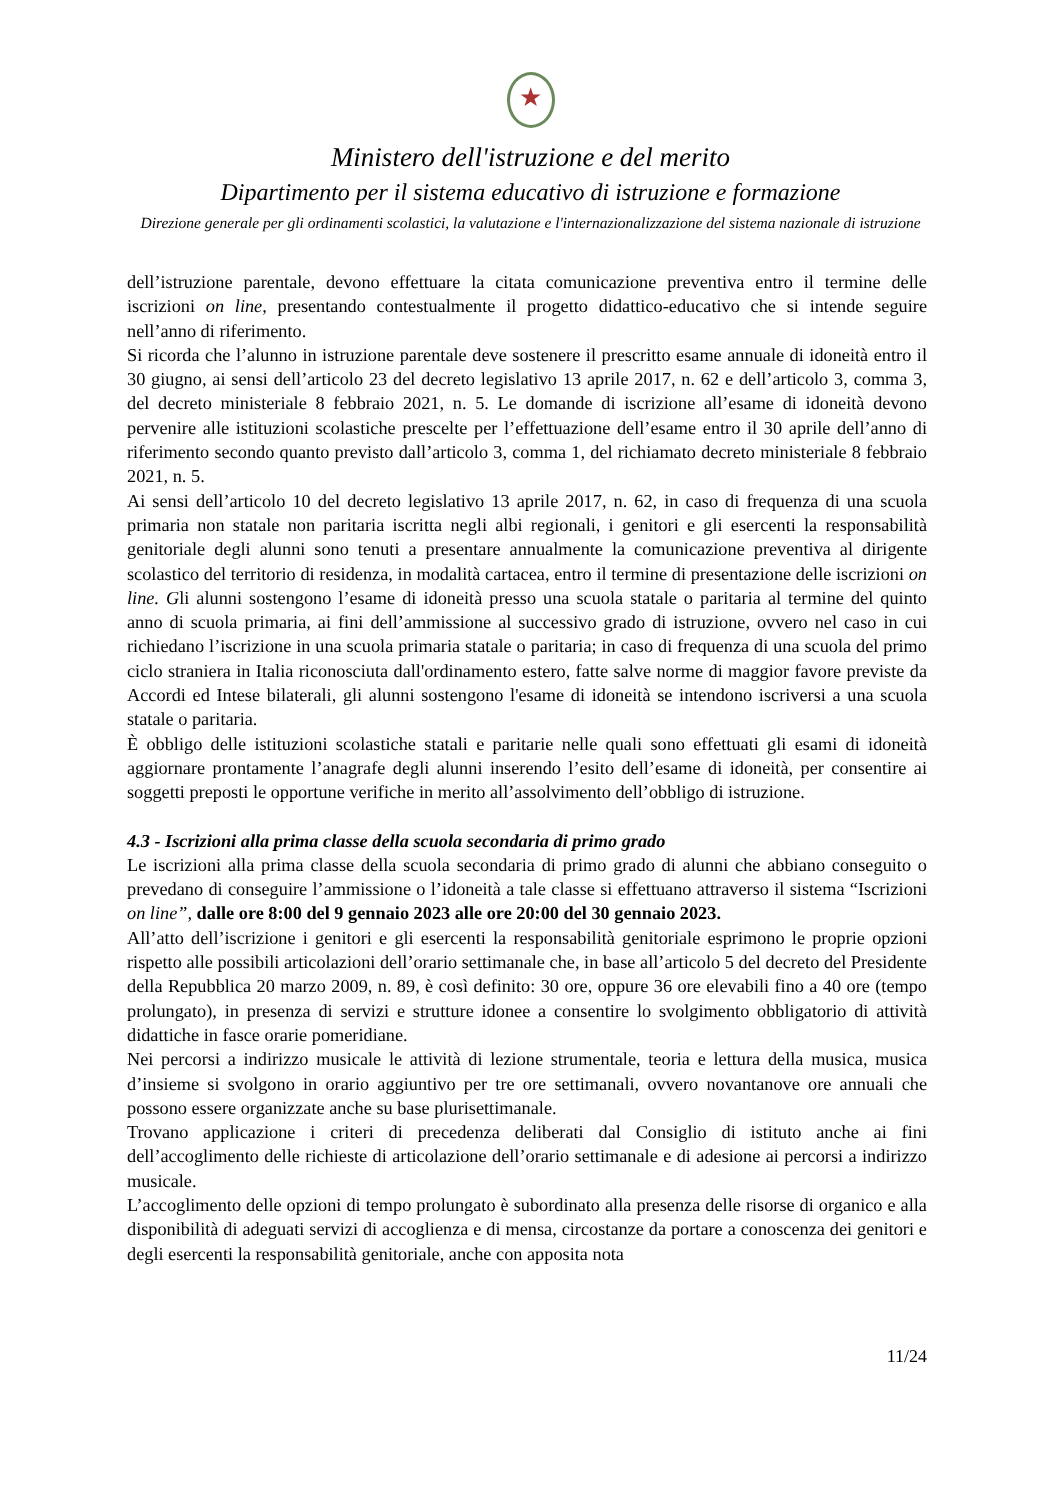★
Ministero dell'istruzione e del merito
Dipartimento per il sistema educativo di istruzione e formazione
Direzione generale per gli ordinamenti scolastici, la valutazione e l'internazionalizzazione del sistema nazionale di istruzione
dell’istruzione parentale, devono effettuare la citata comunicazione preventiva entro il termine delle iscrizioni on line, presentando contestualmente il progetto didattico-educativo che si intende seguire nell’anno di riferimento.
Si ricorda che l’alunno in istruzione parentale deve sostenere il prescritto esame annuale di idoneità entro il 30 giugno, ai sensi dell’articolo 23 del decreto legislativo 13 aprile 2017, n. 62 e dell’articolo 3, comma 3, del decreto ministeriale 8 febbraio 2021, n. 5. Le domande di iscrizione all’esame di idoneità devono pervenire alle istituzioni scolastiche prescelte per l’effettuazione dell’esame entro il 30 aprile dell’anno di riferimento secondo quanto previsto dall’articolo 3, comma 1, del richiamato decreto ministeriale 8 febbraio 2021, n. 5.
Ai sensi dell’articolo 10 del decreto legislativo 13 aprile 2017, n. 62, in caso di frequenza di una scuola primaria non statale non paritaria iscritta negli albi regionali, i genitori e gli esercenti la responsabilità genitoriale degli alunni sono tenuti a presentare annualmente la comunicazione preventiva al dirigente scolastico del territorio di residenza, in modalità cartacea, entro il termine di presentazione delle iscrizioni on line. Gli alunni sostengono l’esame di idoneità presso una scuola statale o paritaria al termine del quinto anno di scuola primaria, ai fini dell’ammissione al successivo grado di istruzione, ovvero nel caso in cui richiedano l’iscrizione in una scuola primaria statale o paritaria; in caso di frequenza di una scuola del primo ciclo straniera in Italia riconosciuta dall'ordinamento estero, fatte salve norme di maggior favore previste da Accordi ed Intese bilaterali, gli alunni sostengono l'esame di idoneità se intendono iscriversi a una scuola statale o paritaria.
È obbligo delle istituzioni scolastiche statali e paritarie nelle quali sono effettuati gli esami di idoneità aggiornare prontamente l’anagrafe degli alunni inserendo l’esito dell’esame di idoneità, per consentire ai soggetti preposti le opportune verifiche in merito all’assolvimento dell’obbligo di istruzione.
4.3 - Iscrizioni alla prima classe della scuola secondaria di primo grado
Le iscrizioni alla prima classe della scuola secondaria di primo grado di alunni che abbiano conseguito o prevedano di conseguire l’ammissione o l’idoneità a tale classe si effettuano attraverso il sistema “Iscrizioni on line”, dalle ore 8:00 del 9 gennaio 2023 alle ore 20:00 del 30 gennaio 2023.
All’atto dell’iscrizione i genitori e gli esercenti la responsabilità genitoriale esprimono le proprie opzioni rispetto alle possibili articolazioni dell’orario settimanale che, in base all’articolo 5 del decreto del Presidente della Repubblica 20 marzo 2009, n. 89, è così definito: 30 ore, oppure 36 ore elevabili fino a 40 ore (tempo prolungato), in presenza di servizi e strutture idonee a consentire lo svolgimento obbligatorio di attività didattiche in fasce orarie pomeridiane.
Nei percorsi a indirizzo musicale le attività di lezione strumentale, teoria e lettura della musica, musica d’insieme si svolgono in orario aggiuntivo per tre ore settimanali, ovvero novantanove ore annuali che possono essere organizzate anche su base plurisettimanale.
Trovano applicazione i criteri di precedenza deliberati dal Consiglio di istituto anche ai fini dell’accoglimento delle richieste di articolazione dell’orario settimanale e di adesione ai percorsi a indirizzo musicale.
L’accoglimento delle opzioni di tempo prolungato è subordinato alla presenza delle risorse di organico e alla disponibilità di adeguati servizi di accoglienza e di mensa, circostanze da portare a conoscenza dei genitori e degli esercenti la responsabilità genitoriale, anche con apposita nota
11/24